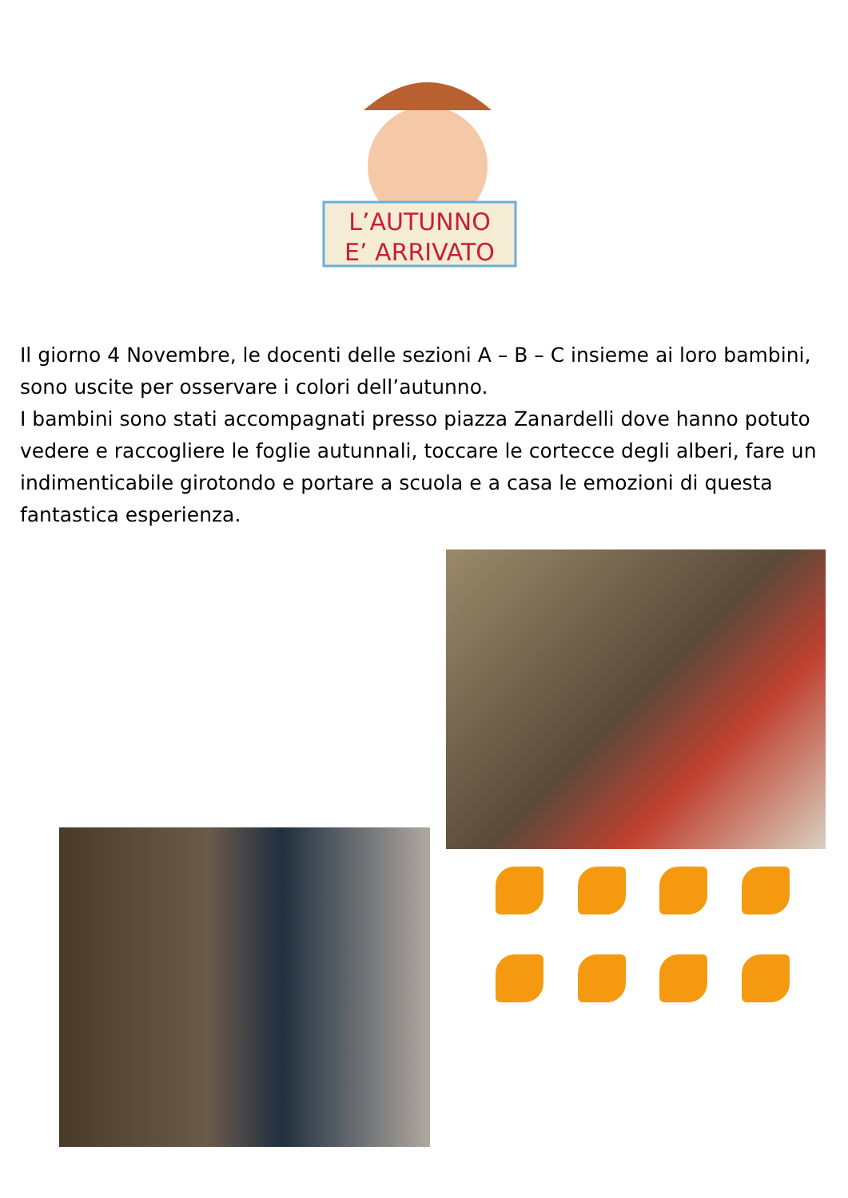L’AUTUNNO
E’ ARRIVATO
Il giorno 4 Novembre, le docenti delle sezioni A – B – C insieme ai loro bambini, sono uscite per osservare i colori dell’autunno.
I bambini sono stati accompagnati presso piazza Zanardelli dove hanno potuto vedere e raccogliere le foglie autunnali, toccare le cortecce degli alberi, fare un indimenticabile girotondo e portare a scuola e a casa le emozioni di questa fantastica esperienza.